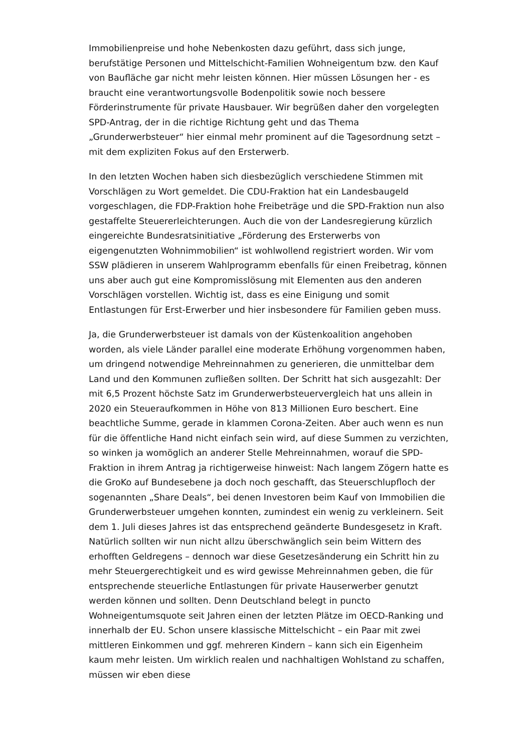Immobilienpreise und hohe Nebenkosten dazu geführt, dass sich junge, berufstätige Personen und Mittelschicht-Familien Wohneigentum bzw. den Kauf von Baufläche gar nicht mehr leisten können. Hier müssen Lösungen her - es braucht eine verantwortungsvolle Bodenpolitik sowie noch bessere Förderinstrumente für private Hausbauer. Wir begrüßen daher den vorgelegten SPD-Antrag, der in die richtige Richtung geht und das Thema „Grunderwerbsteuer“ hier einmal mehr prominent auf die Tagesordnung setzt – mit dem expliziten Fokus auf den Ersterwerb.
In den letzten Wochen haben sich diesbezüglich verschiedene Stimmen mit Vorschlägen zu Wort gemeldet. Die CDU-Fraktion hat ein Landesbaugeld vorgeschlagen, die FDP-Fraktion hohe Freibeträge und die SPD-Fraktion nun also gestaffelte Steuererleichterungen. Auch die von der Landesregierung kürzlich eingereichte Bundesratsinitiative „Förderung des Ersterwerbs von eigengenutzten Wohnimmobilien“ ist wohlwollend registriert worden. Wir vom SSW plädieren in unserem Wahlprogramm ebenfalls für einen Freibetrag, können uns aber auch gut eine Kompromisslösung mit Elementen aus den anderen Vorschlägen vorstellen. Wichtig ist, dass es eine Einigung und somit Entlastungen für Erst-Erwerber und hier insbesondere für Familien geben muss.
Ja, die Grunderwerbsteuer ist damals von der Küstenkoalition angehoben worden, als viele Länder parallel eine moderate Erhöhung vorgenommen haben, um dringend notwendige Mehreinnahmen zu generieren, die unmittelbar dem Land und den Kommunen zufließen sollten. Der Schritt hat sich ausgezahlt: Der mit 6,5 Prozent höchste Satz im Grunderwerbsteuervergleich hat uns allein in 2020 ein Steueraufkommen in Höhe von 813 Millionen Euro beschert. Eine beachtliche Summe, gerade in klammen Corona-Zeiten. Aber auch wenn es nun für die öffentliche Hand nicht einfach sein wird, auf diese Summen zu verzichten, so winken ja womöglich an anderer Stelle Mehreinnahmen, worauf die SPD-Fraktion in ihrem Antrag ja richtigerweise hinweist: Nach langem Zögern hatte es die GroKo auf Bundesebene ja doch noch geschafft, das Steuerschlupfloch der sogenannten „Share Deals“, bei denen Investoren beim Kauf von Immobilien die Grunderwerbsteuer umgehen konnten, zumindest ein wenig zu verkleinern. Seit dem 1. Juli dieses Jahres ist das entsprechend geänderte Bundesgesetz in Kraft. Natürlich sollten wir nun nicht allzu überschwänglich sein beim Wittern des erhofften Geldregens – dennoch war diese Gesetzesänderung ein Schritt hin zu mehr Steuergerechtigkeit und es wird gewisse Mehreinnahmen geben, die für entsprechende steuerliche Entlastungen für private Hauserwerber genutzt werden können und sollten. Denn Deutschland belegt in puncto Wohneigentumsquote seit Jahren einen der letzten Plätze im OECD-Ranking und innerhalb der EU. Schon unsere klassische Mittelschicht – ein Paar mit zwei mittleren Einkommen und ggf. mehreren Kindern – kann sich ein Eigenheim kaum mehr leisten. Um wirklich realen und nachhaltigen Wohlstand zu schaffen, müssen wir eben diese